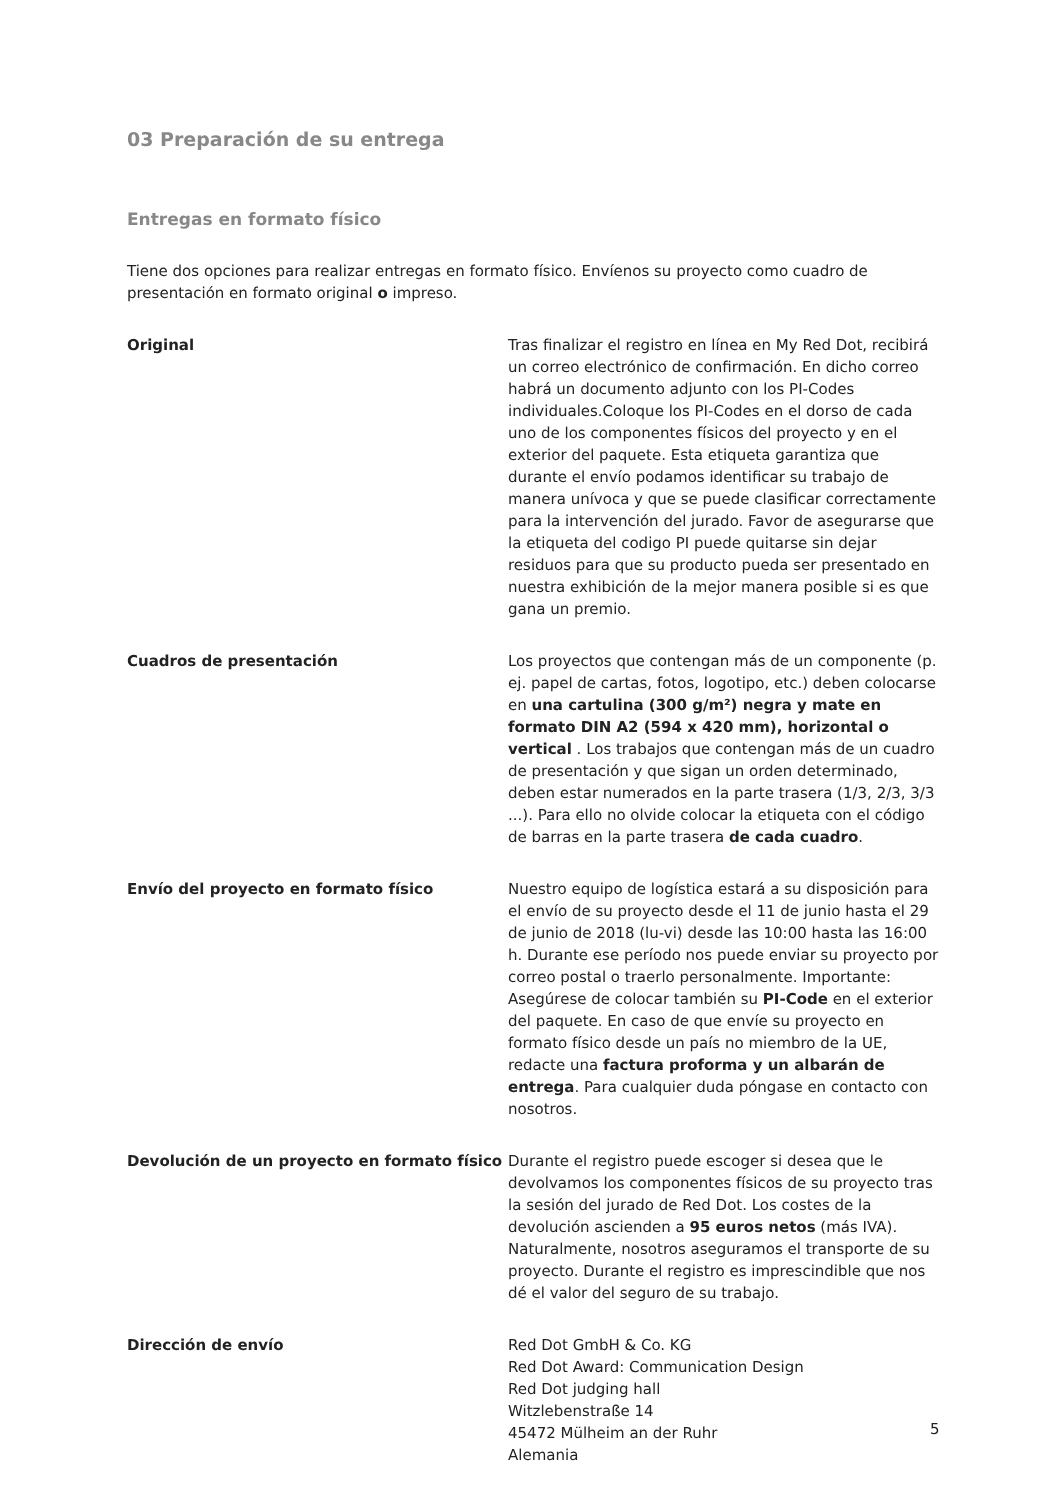03 Preparación de su entrega
Entregas en formato físico
Tiene dos opciones para realizar entregas en formato físico. Envíenos su proyecto como cuadro de presentación en formato original o impreso.
Original Tras finalizar el registro en línea en My Red Dot, recibirá un correo electrónico de confirmación. En dicho correo habrá un documento adjunto con los PI-Codes individuales.Coloque los PI-Codes en el dorso de cada uno de los componentes físicos del proyecto y en el exterior del paquete. Esta etiqueta garantiza que durante el envío podamos identificar su trabajo de manera unívoca y que se puede clasificar correctamente para la intervención del jurado. Favor de asegurarse que la etiqueta del codigo PI puede quitarse sin dejar residuos para que su producto pueda ser presentado en nuestra exhibición de la mejor manera posible si es que gana un premio.
Cuadros de presentación Los proyectos que contengan más de un componente (p. ej. papel de cartas, fotos, logotipo, etc.) deben colocarse en una cartulina (300 g/m²) negra y mate en formato DIN A2 (594 x 420 mm), horizontal o vertical . Los trabajos que contengan más de un cuadro de presentación y que sigan un orden determinado, deben estar numerados en la parte trasera (1/3, 2/3, 3/3 ...). Para ello no olvide colocar la etiqueta con el código de barras en la parte trasera de cada cuadro.
Envío del proyecto en formato físico Nuestro equipo de logística estará a su disposición para el envío de su proyecto desde el 11 de junio hasta el 29 de junio de 2018 (lu-vi) desde las 10:00 hasta las 16:00 h. Durante ese período nos puede enviar su proyecto por correo postal o traerlo personalmente. Importante: Asegúrese de colocar también su PI-Code en el exterior del paquete. En caso de que envíe su proyecto en formato físico desde un país no miembro de la UE, redacte una factura proforma y un albarán de entrega. Para cualquier duda póngase en contacto con nosotros.
Devolución de un proyecto en formato físico
Durante el registro puede escoger si desea que le devolvamos los componentes físicos de su proyecto tras la sesión del jurado de Red Dot. Los costes de la devolución ascienden a 95 euros netos (más IVA).
Naturalmente, nosotros aseguramos el transporte de su proyecto. Durante el registro es imprescindible que nos dé el valor del seguro de su trabajo.
Dirección de envío Red Dot GmbH & Co. KG
Red Dot Award: Communication Design
Red Dot judging hall
Witzlebenstraße 14
45472 Mülheim an der Ruhr
Alemania
5